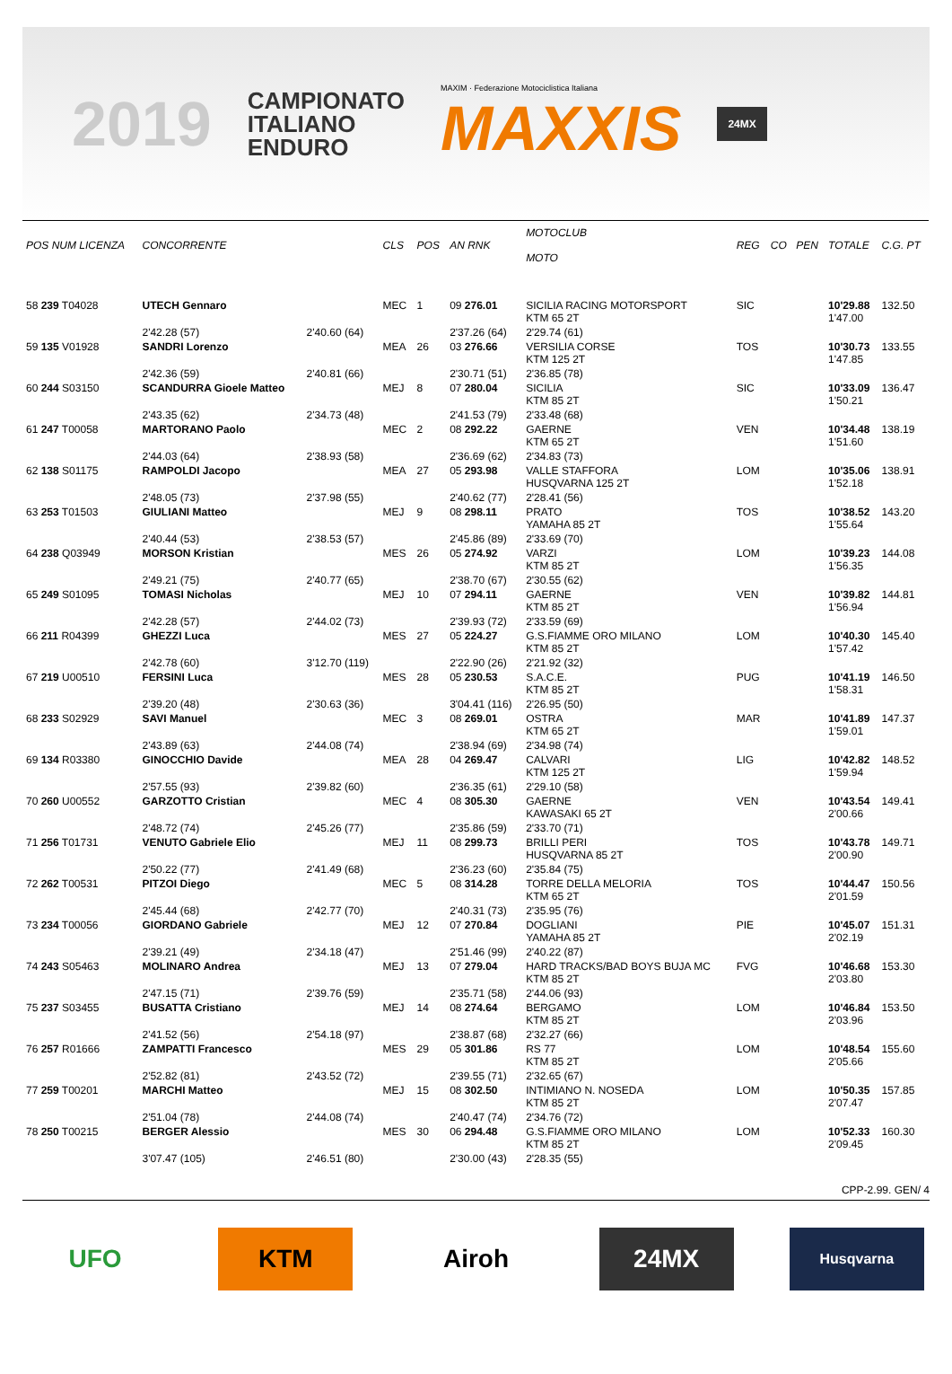2019
CAMPIONATO
ITALIANO
ENDURO
MAXIM · Federazione Motociclistica Italiana
MAXXIS
24MX
| POS NUM LICENZA | CONCORRENTE | | CLS | POS | AN RNK | MOTOCLUB MOTO | REG | CO | PEN | TOTALE | C.G. PT |
| --- | --- | --- | --- | --- | --- | --- | --- | --- | --- | --- | --- |
| 58 239 T04028 | UTECH Gennaro | | MEC | 1 | 09 276.01 | SICILIA RACING MOTORSPORT KTM 65 2T | SIC | | | 10'29.88 1'47.00 | 132.50 |
| | 2'42.28 (57) | 2'40.60 (64) | | | 2'37.26 (64) | 2'29.74 (61) | | | | | |
| 59 135 V01928 | SANDRI Lorenzo | | MEA | 26 | 03 276.66 | VERSILIA CORSE KTM 125 2T | TOS | | | 10'30.73 1'47.85 | 133.55 |
| | 2'42.36 (59) | 2'40.81 (66) | | | 2'30.71 (51) | 2'36.85 (78) | | | | | |
| 60 244 S03150 | SCANDURRA Gioele Matteo | | MEJ | 8 | 07 280.04 | SICILIA KTM 85 2T | SIC | | | 10'33.09 1'50.21 | 136.47 |
| | 2'43.35 (62) | 2'34.73 (48) | | | 2'41.53 (79) | 2'33.48 (68) | | | | | |
| 61 247 T00058 | MARTORANO Paolo | | MEC | 2 | 08 292.22 | GAERNE KTM 65 2T | VEN | | | 10'34.48 1'51.60 | 138.19 |
| | 2'44.03 (64) | 2'38.93 (58) | | | 2'36.69 (62) | 2'34.83 (73) | | | | | |
| 62 138 S01175 | RAMPOLDI Jacopo | | MEA | 27 | 05 293.98 | VALLE STAFFORA HUSQVARNA 125 2T | LOM | | | 10'35.06 1'52.18 | 138.91 |
| | 2'48.05 (73) | 2'37.98 (55) | | | 2'40.62 (77) | 2'28.41 (56) | | | | | |
| 63 253 T01503 | GIULIANI Matteo | | MEJ | 9 | 08 298.11 | PRATO YAMAHA 85 2T | TOS | | | 10'38.52 1'55.64 | 143.20 |
| | 2'40.44 (53) | 2'38.53 (57) | | | 2'45.86 (89) | 2'33.69 (70) | | | | | |
| 64 238 Q03949 | MORSON Kristian | | MES | 26 | 05 274.92 | VARZI KTM 85 2T | LOM | | | 10'39.23 1'56.35 | 144.08 |
| | 2'49.21 (75) | 2'40.77 (65) | | | 2'38.70 (67) | 2'30.55 (62) | | | | | |
| 65 249 S01095 | TOMASI Nicholas | | MEJ | 10 | 07 294.11 | GAERNE KTM 85 2T | VEN | | | 10'39.82 1'56.94 | 144.81 |
| | 2'42.28 (57) | 2'44.02 (73) | | | 2'39.93 (72) | 2'33.59 (69) | | | | | |
| 66 211 R04399 | GHEZZI Luca | | MES | 27 | 05 224.27 | G.S.FIAMME ORO MILANO KTM 85 2T | LOM | | | 10'40.30 1'57.42 | 145.40 |
| | 2'42.78 (60) | 3'12.70 (119) | | | 2'22.90 (26) | 2'21.92 (32) | | | | | |
| 67 219 U00510 | FERSINI Luca | | MES | 28 | 05 230.53 | S.A.C.E. KTM 85 2T | PUG | | | 10'41.19 1'58.31 | 146.50 |
| | 2'39.20 (48) | 2'30.63 (36) | | | 3'04.41 (116) | 2'26.95 (50) | | | | | |
| 68 233 S02929 | SAVI Manuel | | MEC | 3 | 08 269.01 | OSTRA KTM 65 2T | MAR | | | 10'41.89 1'59.01 | 147.37 |
| | 2'43.89 (63) | 2'44.08 (74) | | | 2'38.94 (69) | 2'34.98 (74) | | | | | |
| 69 134 R03380 | GINOCCHIO Davide | | MEA | 28 | 04 269.47 | CALVARI KTM 125 2T | LIG | | | 10'42.82 1'59.94 | 148.52 |
| | 2'57.55 (93) | 2'39.82 (60) | | | 2'36.35 (61) | 2'29.10 (58) | | | | | |
| 70 260 U00552 | GARZOTTO Cristian | | MEC | 4 | 08 305.30 | GAERNE KAWASAKI 65 2T | VEN | | | 10'43.54 2'00.66 | 149.41 |
| | 2'48.72 (74) | 2'45.26 (77) | | | 2'35.86 (59) | 2'33.70 (71) | | | | | |
| 71 256 T01731 | VENUTO Gabriele Elio | | MEJ | 11 | 08 299.73 | BRILLI PERI HUSQVARNA 85 2T | TOS | | | 10'43.78 2'00.90 | 149.71 |
| | 2'50.22 (77) | 2'41.49 (68) | | | 2'36.23 (60) | 2'35.84 (75) | | | | | |
| 72 262 T00531 | PITZOI Diego | | MEC | 5 | 08 314.28 | TORRE DELLA MELORIA KTM 65 2T | TOS | | | 10'44.47 2'01.59 | 150.56 |
| | 2'45.44 (68) | 2'42.77 (70) | | | 2'40.31 (73) | 2'35.95 (76) | | | | | |
| 73 234 T00056 | GIORDANO Gabriele | | MEJ | 12 | 07 270.84 | DOGLIANI YAMAHA 85 2T | PIE | | | 10'45.07 2'02.19 | 151.31 |
| | 2'39.21 (49) | 2'34.18 (47) | | | 2'51.46 (99) | 2'40.22 (87) | | | | | |
| 74 243 S05463 | MOLINARO Andrea | | MEJ | 13 | 07 279.04 | HARD TRACKS/BAD BOYS BUJA MC KTM 85 2T | FVG | | | 10'46.68 2'03.80 | 153.30 |
| | 2'47.15 (71) | 2'39.76 (59) | | | 2'35.71 (58) | 2'44.06 (93) | | | | | |
| 75 237 S03455 | BUSATTA Cristiano | | MEJ | 14 | 08 274.64 | BERGAMO KTM 85 2T | LOM | | | 10'46.84 2'03.96 | 153.50 |
| | 2'41.52 (56) | 2'54.18 (97) | | | 2'38.87 (68) | 2'32.27 (66) | | | | | |
| 76 257 R01666 | ZAMPATTI Francesco | | MES | 29 | 05 301.86 | RS 77 KTM 85 2T | LOM | | | 10'48.54 2'05.66 | 155.60 |
| | 2'52.82 (81) | 2'43.52 (72) | | | 2'39.55 (71) | 2'32.65 (67) | | | | | |
| 77 259 T00201 | MARCHI Matteo | | MEJ | 15 | 08 302.50 | INTIMIANO N. NOSEDA KTM 85 2T | LOM | | | 10'50.35 2'07.47 | 157.85 |
| | 2'51.04 (78) | 2'44.08 (74) | | | 2'40.47 (74) | 2'34.76 (72) | | | | | |
| 78 250 T00215 | BERGER Alessio | | MES | 30 | 06 294.48 | G.S.FIAMME ORO MILANO KTM 85 2T | LOM | | | 10'52.33 2'09.45 | 160.30 |
| | 3'07.47 (105) | 2'46.51 (80) | | | 2'30.00 (43) | 2'28.35 (55) | | | | | |
CPP-2.99. GEN/ 4
UFO KTM Airoh 24MX
Husqvarna